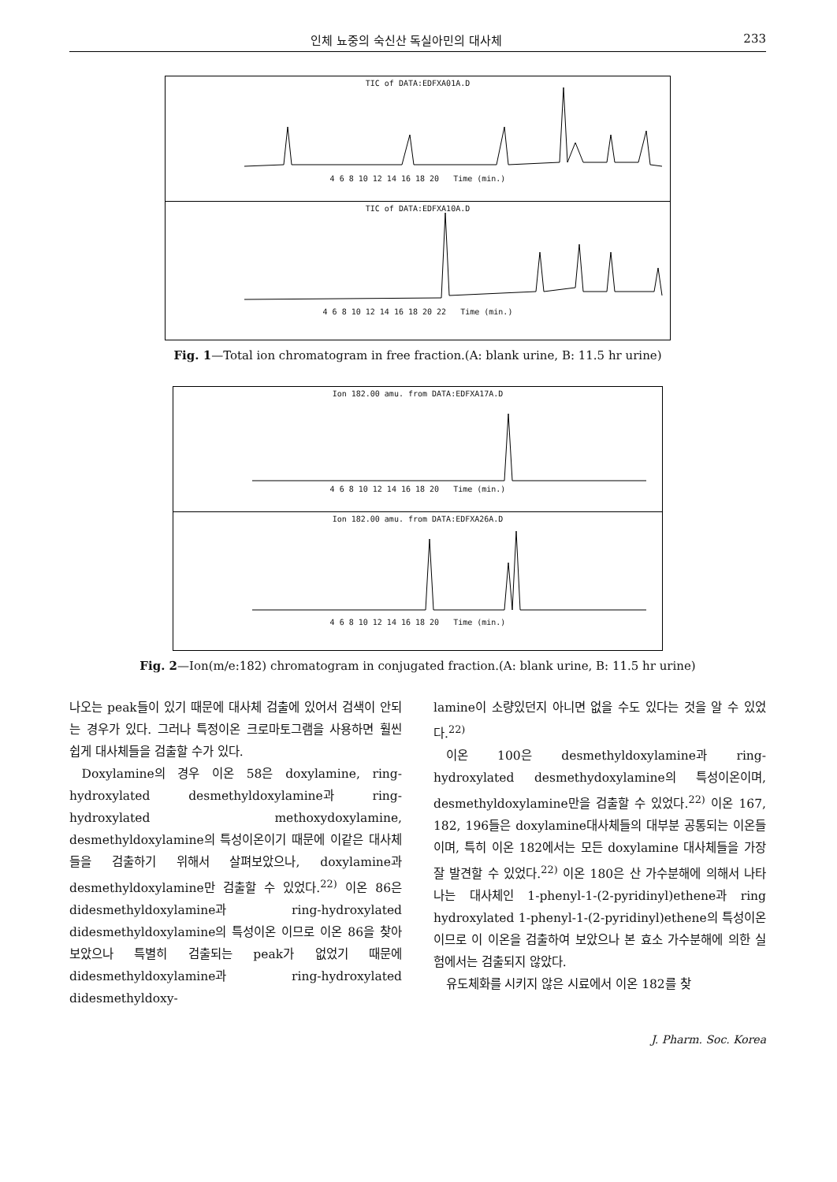인체 뇨중의 숙신산 독실아민의 대사체 233
TIC of DATA:EDFXA01A.D
4 6 8 10 12 14 16 18 20 Time (min.)
TIC of DATA:EDFXA10A.D
4 6 8 10 12 14 16 18 20 22 Time (min.)
Fig. 1—Total ion chromatogram in free fraction.(A: blank urine, B: 11.5 hr urine)
Ion 182.00 amu. from DATA:EDFXA17A.D
4 6 8 10 12 14 16 18 20 Time (min.)
Ion 182.00 amu. from DATA:EDFXA26A.D
4 6 8 10 12 14 16 18 20 Time (min.)
Fig. 2—Ion(m/e:182) chromatogram in conjugated fraction.(A: blank urine, B: 11.5 hr urine)
나오는 peak들이 있기 때문에 대사체 검출에 있어서 검색이 안되는 경우가 있다. 그러나 특정이온 크로마토그램을 사용하면 훨씬 쉽게 대사체들을 검출할 수가 있다.
Doxylamine의 경우 이온 58은 doxylamine, ring-hydroxylated desmethyldoxylamine과 ring-hydroxylated methoxydoxylamine, desmethyldoxylamine의 특성이온이기 때문에 이같은 대사체들을 검출하기 위해서 살펴보았으나, doxylamine과 desmethyldoxylamine만 검출할 수 있었다.<sup>22)</sup> 이온 86은 didesmethyldoxylamine과 ring-hydroxylated didesmethyldoxylamine의 특성이온 이므로 이온 86을 찾아보았으나 특별히 검출되는 peak가 없었기 때문에 didesmethyldoxylamine과 ring-hydroxylated didesmethyldoxy-
lamine이 소량있던지 아니면 없을 수도 있다는 것을 알 수 있었다.<sup>22)</sup>
이온 100은 desmethyldoxylamine과 ring-hydroxylated desmethydoxylamine의 특성이온이며, desmethyldoxylamine만을 검출할 수 있었다.<sup>22)</sup> 이온 167, 182, 196들은 doxylamine대사체들의 대부분 공통되는 이온들이며, 특히 이온 182에서는 모든 doxylamine 대사체들을 가장 잘 발견할 수 있었다.<sup>22)</sup> 이온 180은 산 가수분해에 의해서 나타나는 대사체인 1-phenyl-1-(2-pyridinyl)ethene과 ring hydroxylated 1-phenyl-1-(2-pyridinyl)ethene의 특성이온이므로 이 이온을 검출하여 보았으나 본 효소 가수분해에 의한 실험에서는 검출되지 않았다.
유도체화를 시키지 않은 시료에서 이온 182를 찾
J. Pharm. Soc. Korea